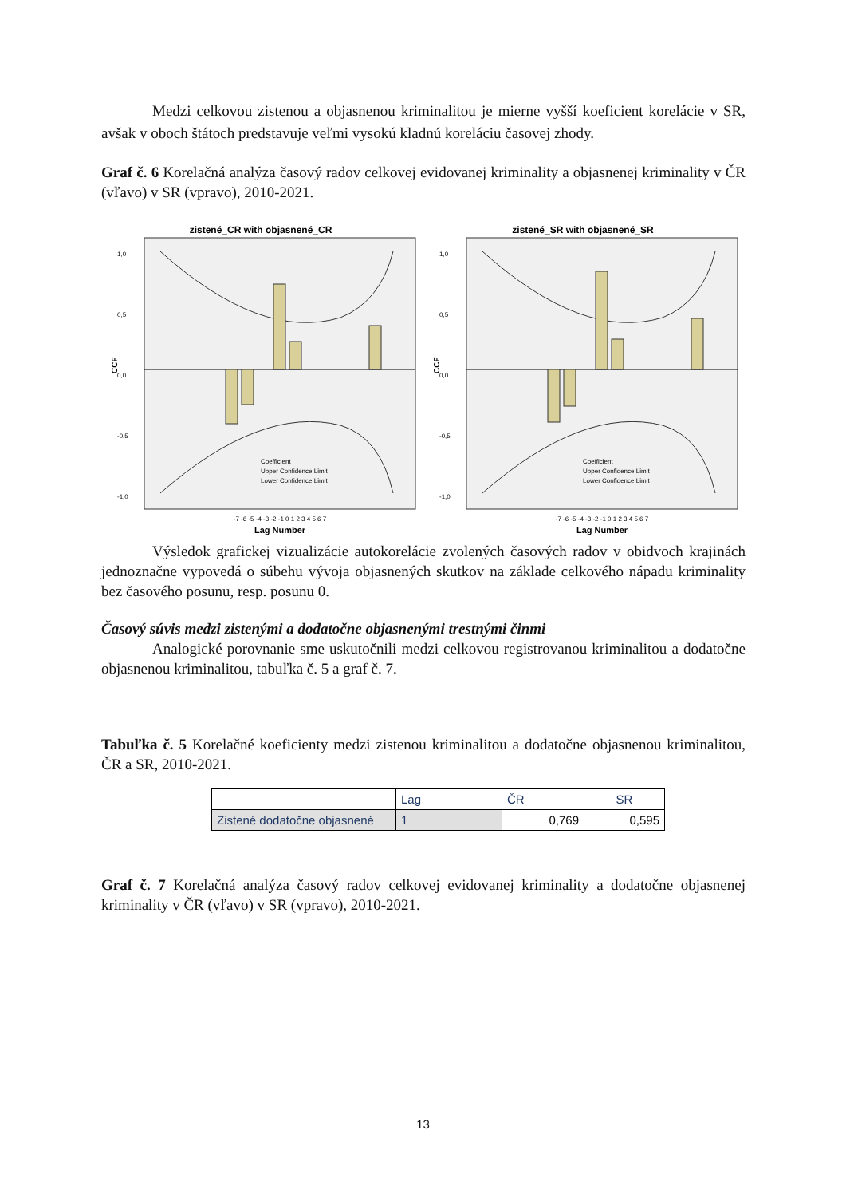Medzi celkovou zistenou a objasnenou kriminalitou je mierne vyšší koeficient korelácie v SR, avšak v oboch štátoch predstavuje veľmi vysokú kladnú koreláciu časovej zhody.
Graf č. 6 Korelačná analýza časový radov celkovej evidovanej kriminality a objasnenej kriminality v ČR (vľavo) v SR (vpravo), 2010-2021.
zistené_CR with objasnené_CR
CCF
1,0
0,5
0,0
-0,5
-1,0
Lag Number
-7 -6 -5 -4 -3 -2 -1 0 1 2 3 4 5 6 7
Coefficient
Upper Confidence Limit
Lower Confidence Limit
zistené_SR with objasnené_SR
CCF
1,0
0,5
0,0
-0,5
-1,0
Lag Number
-7 -6 -5 -4 -3 -2 -1 0 1 2 3 4 5 6 7
Coefficient
Upper Confidence Limit
Lower Confidence Limit
Výsledok grafickej vizualizácie autokorelácie zvolených časových radov v obidvoch krajinách jednoznačne vypovedá o súbehu vývoja objasnených skutkov na základe celkového nápadu kriminality bez časového posunu, resp. posunu 0.
Časový súvis medzi zistenými a dodatočne objasnenými trestnými činmi
Analogické porovnanie sme uskutočnili medzi celkovou registrovanou kriminalitou a dodatočne objasnenou kriminalitou, tabuľka č. 5 a graf č. 7.
Tabuľka č. 5 Korelačné koeficienty medzi zistenou kriminalitou a dodatočne objasnenou kriminalitou, ČR a SR, 2010-2021.
| | Lag | ČR | SR |
| --- | --- | --- | --- |
| Zistené dodatočne objasnené | 1 | 0,769 | 0,595 |
Graf č. 7 Korelačná analýza časový radov celkovej evidovanej kriminality a dodatočne objasnenej kriminality v ČR (vľavo) v SR (vpravo), 2010-2021.
13